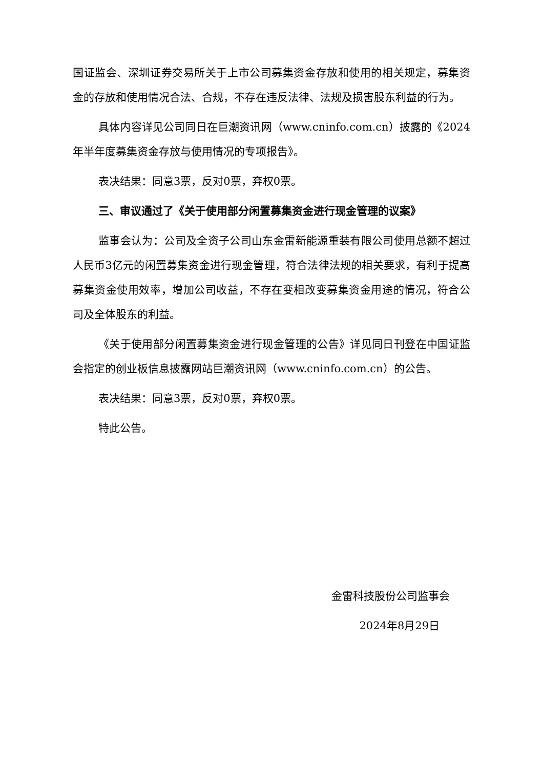国证监会、深圳证券交易所关于上市公司募集资金存放和使用的相关规定，募集资金的存放和使用情况合法、合规，不存在违反法律、法规及损害股东利益的行为。
具体内容详见公司同日在巨潮资讯网（www.cninfo.com.cn）披露的《2024年半年度募集资金存放与使用情况的专项报告》。
表决结果：同意3票，反对0票，弃权0票。
三、审议通过了《关于使用部分闲置募集资金进行现金管理的议案》
监事会认为：公司及全资子公司山东金雷新能源重装有限公司使用总额不超过人民币3亿元的闲置募集资金进行现金管理，符合法律法规的相关要求，有利于提高募集资金使用效率，增加公司收益，不存在变相改变募集资金用途的情况，符合公司及全体股东的利益。
《关于使用部分闲置募集资金进行现金管理的公告》详见同日刊登在中国证监会指定的创业板信息披露网站巨潮资讯网（www.cninfo.com.cn）的公告。
表决结果：同意3票，反对0票，弃权0票。
特此公告。
金雷科技股份公司监事会
2024年8月29日